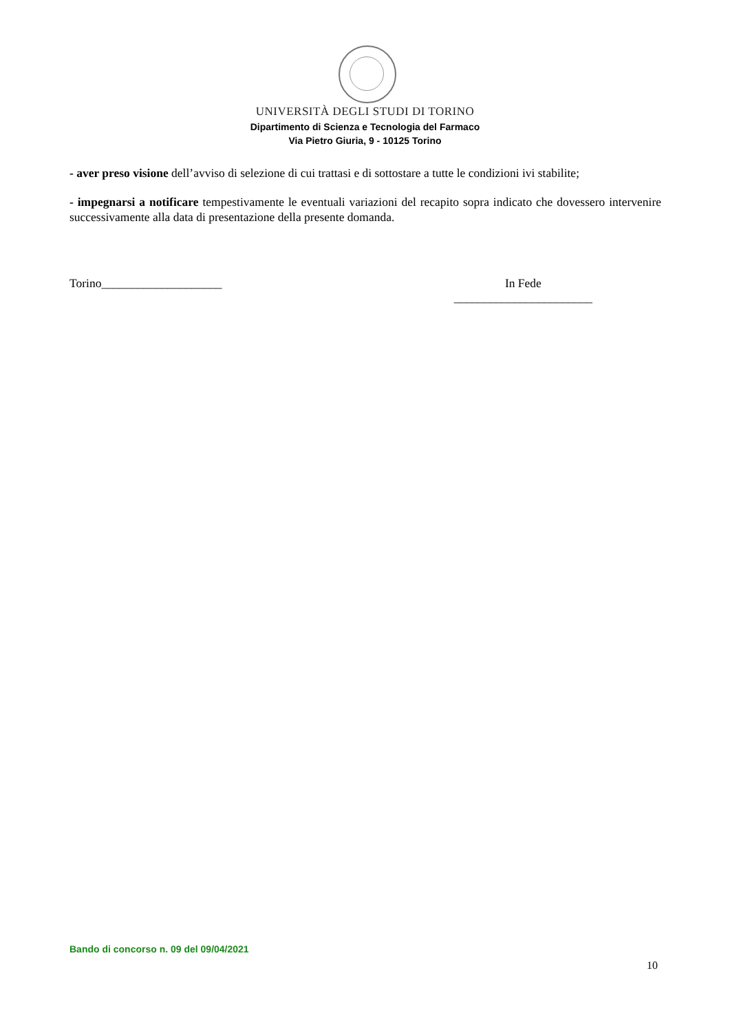UNIVERSITÀ DEGLI STUDI DI TORINO
Dipartimento di Scienza e Tecnologia del Farmaco
Via Pietro Giuria, 9 - 10125 Torino
- aver preso visione dell’avviso di selezione di cui trattasi e di sottostare a tutte le condizioni ivi stabilite;
- impegnarsi a notificare tempestivamente le eventuali variazioni del recapito sopra indicato che dovessero intervenire successivamente alla data di presentazione della presente domanda.
Torino____________________ In Fede
_______________________
Bando di concorso n. 09 del 09/04/2021
10